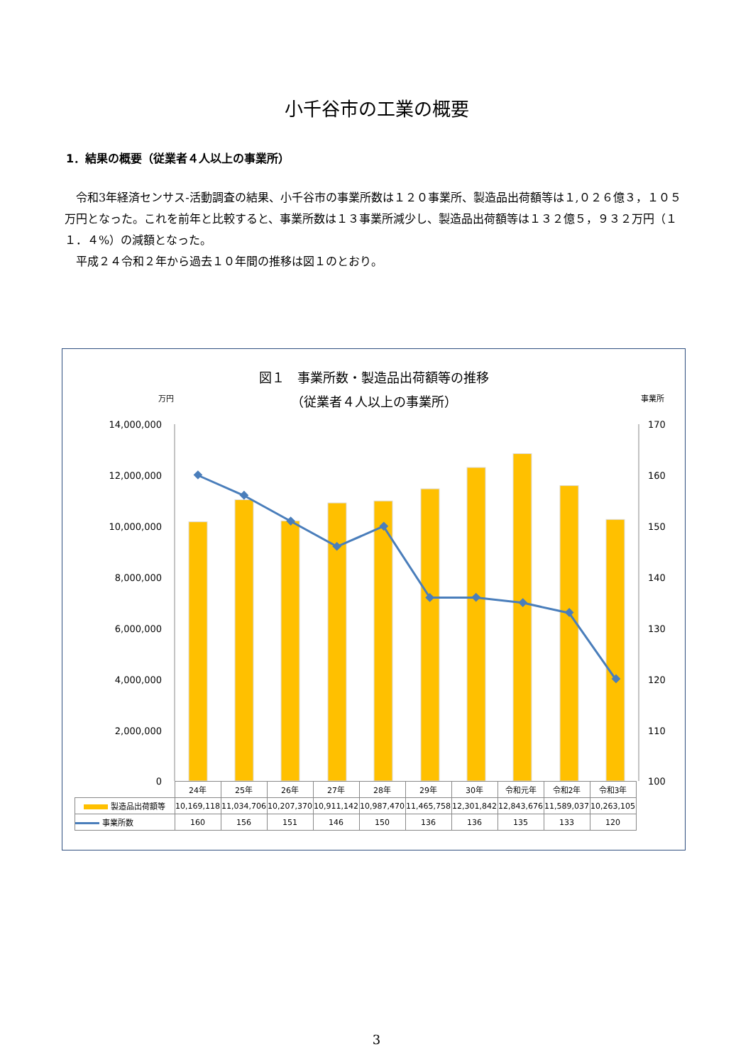小千谷市の工業の概要
1．結果の概要（従業者４人以上の事業所）
令和3年経済センサス‐活動調査の結果、小千谷市の事業所数は１２０事業所、製造品出荷額等は１,０２６億３，１０５万円となった。これを前年と比較すると、事業所数は１３事業所減少し、製造品出荷額等は１３２億５，９３２万円（１１．４%）の減額となった。
平成２４令和２年から過去１０年間の推移は図１のとおり。
図１　事業所数・製造品出荷額等の推移
（従業者４人以上の事業所）
万円
事業所
14,000,000
12,000,000
10,000,000
8,000,000
6,000,000
4,000,000
2,000,000
0
170
160
150
140
130
120
110
100
| | 24年 | 25年 | 26年 | 27年 | 28年 | 29年 | 30年 | 令和元年 | 令和2年 | 令和3年 |
| --- | --- | --- | --- | --- | --- | --- | --- | --- | --- | --- |
| 製造品出荷額等 | 10,169,118 | 11,034,706 | 10,207,370 | 10,911,142 | 10,987,470 | 11,465,758 | 12,301,842 | 12,843,676 | 11,589,037 | 10,263,105 |
| 事業所数 | 160 | 156 | 151 | 146 | 150 | 136 | 136 | 135 | 133 | 120 |
3